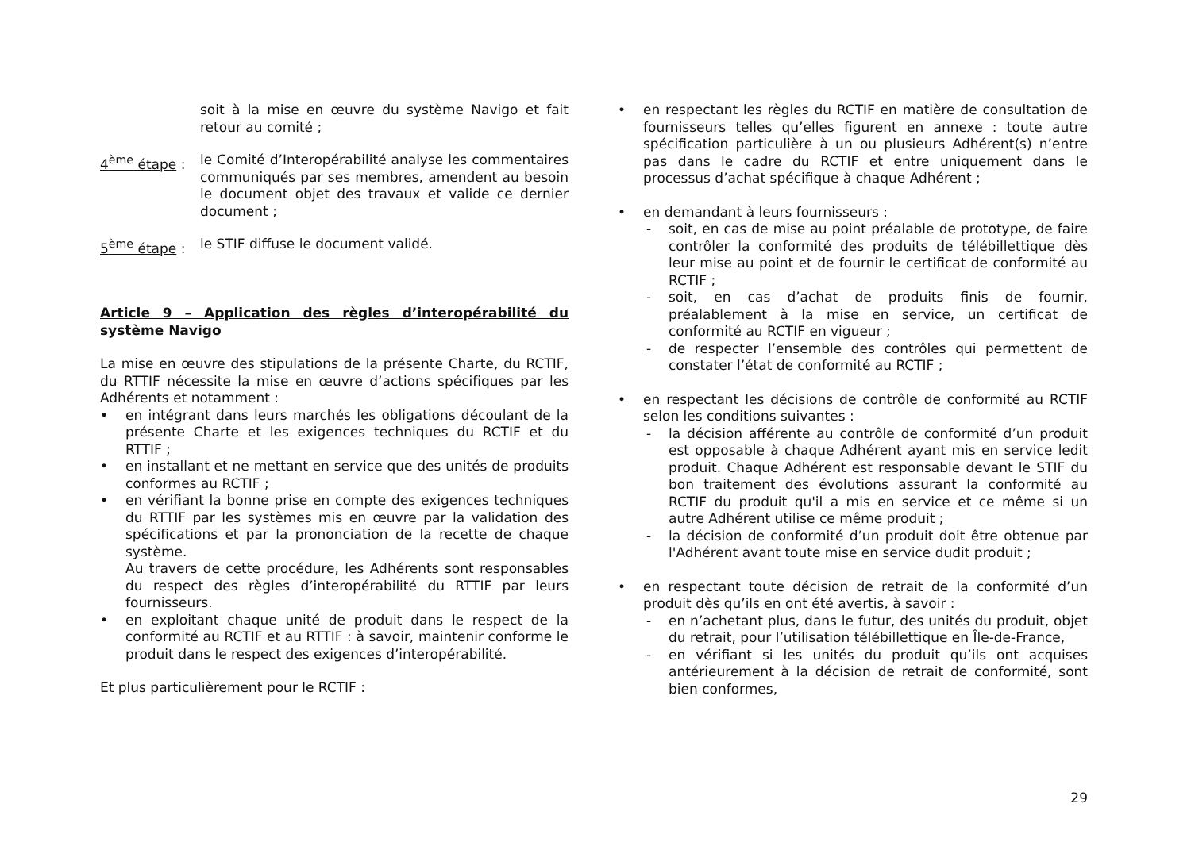soit à la mise en œuvre du système Navigo et fait retour au comité ;
4<sup>ème</sup> étape : le Comité d’Interopérabilité analyse les commentaires communiqués par ses membres, amendent au besoin le document objet des travaux et valide ce dernier document ;
5<sup>ème</sup> étape : le STIF diffuse le document validé.
Article 9 – Application des règles d’interopérabilité du système Navigo
La mise en œuvre des stipulations de la présente Charte, du RCTIF, du RTTIF nécessite la mise en œuvre d’actions spécifiques par les Adhérents et notamment :
• en intégrant dans leurs marchés les obligations découlant de la présente Charte et les exigences techniques du RCTIF et du RTTIF ;
• en installant et ne mettant en service que des unités de produits conformes au RCTIF ;
• en vérifiant la bonne prise en compte des exigences techniques du RTTIF par les systèmes mis en œuvre par la validation des spécifications et par la prononciation de la recette de chaque système.
Au travers de cette procédure, les Adhérents sont responsables du respect des règles d’interopérabilité du RTTIF par leurs fournisseurs.
• en exploitant chaque unité de produit dans le respect de la conformité au RCTIF et au RTTIF : à savoir, maintenir conforme le produit dans le respect des exigences d’interopérabilité.
Et plus particulièrement pour le RCTIF :
• en respectant les règles du RCTIF en matière de consultation de fournisseurs telles qu’elles figurent en annexe : toute autre spécification particulière à un ou plusieurs Adhérent(s) n’entre pas dans le cadre du RCTIF et entre uniquement dans le processus d’achat spécifique à chaque Adhérent ;
• en demandant à leurs fournisseurs :
- soit, en cas de mise au point préalable de prototype, de faire contrôler la conformité des produits de télébillettique dès leur mise au point et de fournir le certificat de conformité au RCTIF ;
- soit, en cas d’achat de produits finis de fournir, préalablement à la mise en service, un certificat de conformité au RCTIF en vigueur ;
- de respecter l’ensemble des contrôles qui permettent de constater l’état de conformité au RCTIF ;
• en respectant les décisions de contrôle de conformité au RCTIF selon les conditions suivantes :
- la décision afférente au contrôle de conformité d’un produit est opposable à chaque Adhérent ayant mis en service ledit produit. Chaque Adhérent est responsable devant le STIF du bon traitement des évolutions assurant la conformité au RCTIF du produit qu'il a mis en service et ce même si un autre Adhérent utilise ce même produit ;
- la décision de conformité d’un produit doit être obtenue par l'Adhérent avant toute mise en service dudit produit ;
• en respectant toute décision de retrait de la conformité d’un produit dès qu’ils en ont été avertis, à savoir :
- en n’achetant plus, dans le futur, des unités du produit, objet du retrait, pour l’utilisation télébillettique en Île-de-France,
- en vérifiant si les unités du produit qu’ils ont acquises antérieurement à la décision de retrait de conformité, sont bien conformes,
29